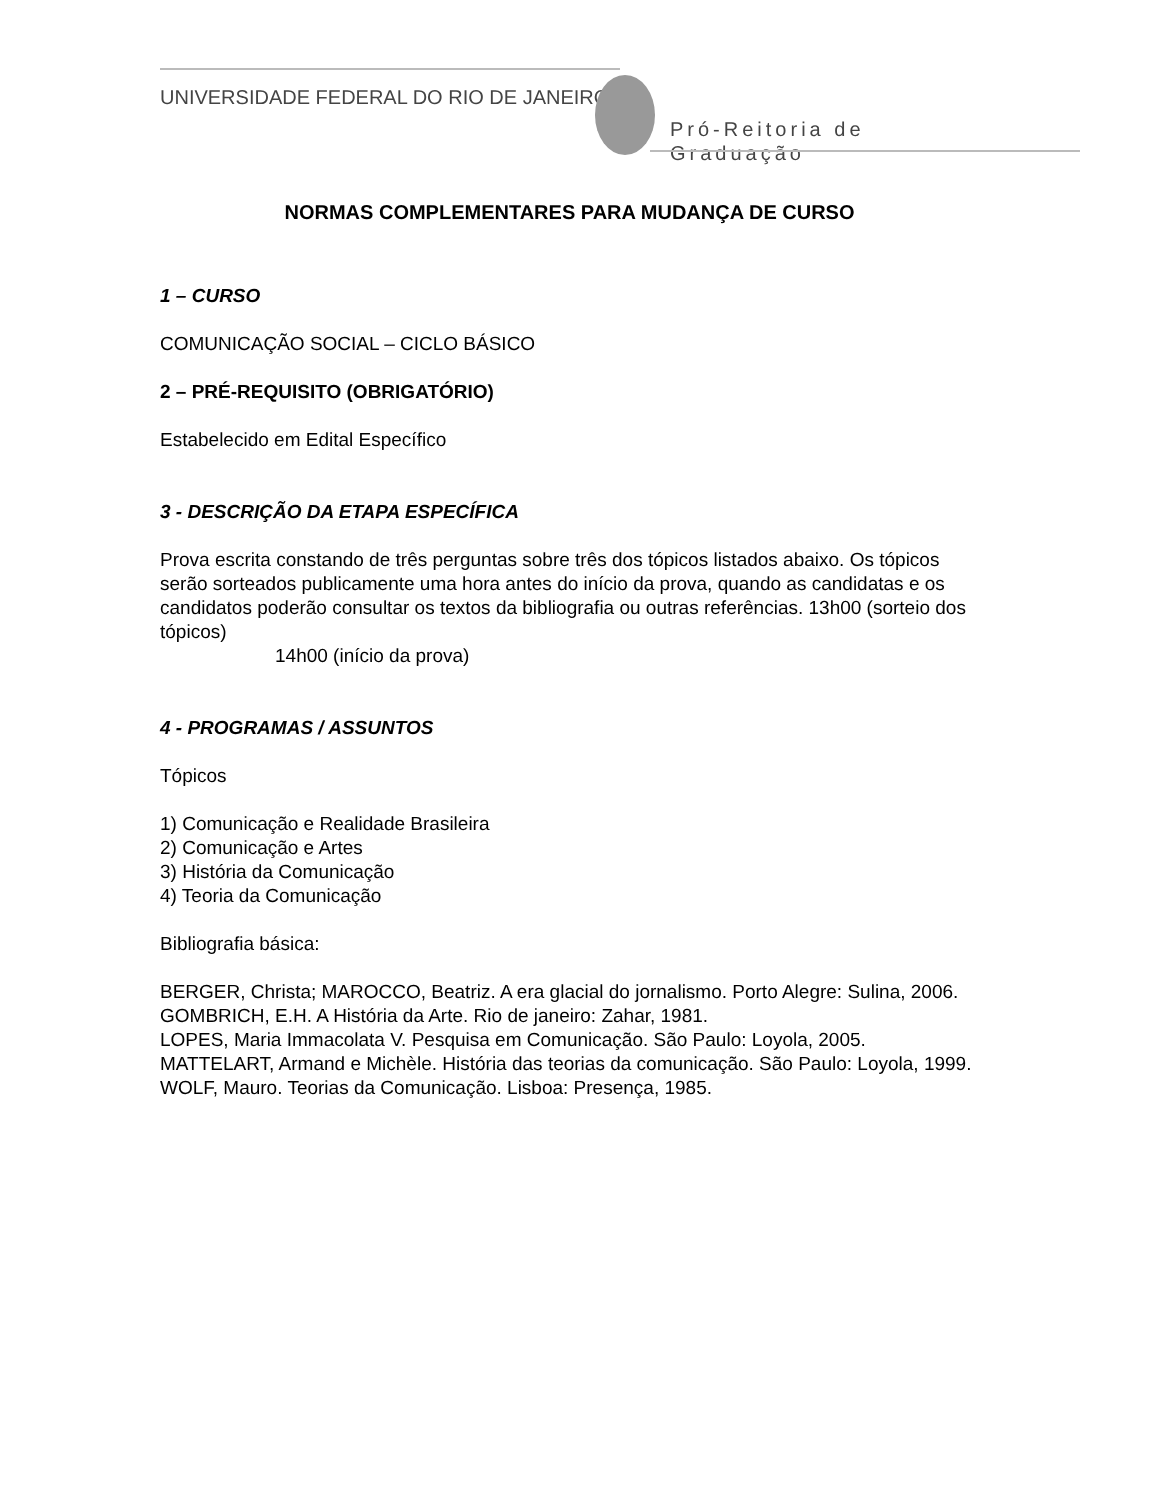UNIVERSIDADE FEDERAL DO RIO DE JANEIRO
Pró-Reitoria de Graduação
NORMAS COMPLEMENTARES PARA MUDANÇA DE CURSO
1 – CURSO
COMUNICAÇÃO SOCIAL – CICLO BÁSICO
2 – PRÉ-REQUISITO (OBRIGATÓRIO)
Estabelecido em Edital Específico
3 - DESCRIÇÃO DA ETAPA ESPECÍFICA
Prova escrita constando de três perguntas sobre três dos tópicos listados abaixo. Os tópicos serão sorteados publicamente uma hora antes do início da prova, quando as candidatas e os candidatos poderão consultar os textos da bibliografia ou outras referências. 13h00 (sorteio dos tópicos)
14h00 (início da prova)
4 - PROGRAMAS / ASSUNTOS
Tópicos
1) Comunicação e Realidade Brasileira
2) Comunicação e Artes
3) História da Comunicação
4) Teoria da Comunicação
Bibliografia básica:
BERGER, Christa; MAROCCO, Beatriz. A era glacial do jornalismo. Porto Alegre: Sulina, 2006.
GOMBRICH, E.H. A História da Arte. Rio de janeiro: Zahar, 1981.
LOPES, Maria Immacolata V. Pesquisa em Comunicação. São Paulo: Loyola, 2005.
MATTELART, Armand e Michèle. História das teorias da comunicação. São Paulo: Loyola, 1999.
WOLF, Mauro. Teorias da Comunicação. Lisboa: Presença, 1985.